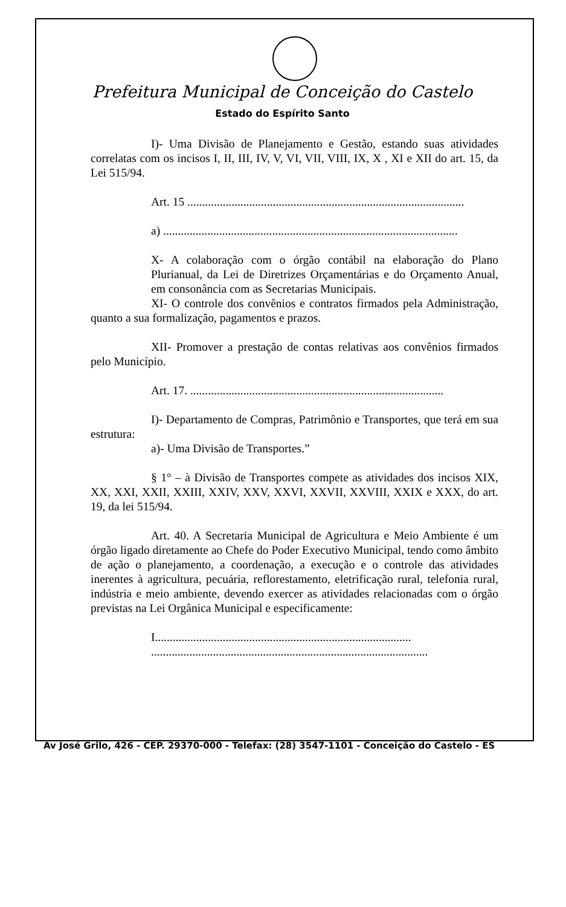Prefeitura Municipal de Conceição do Castelo
Estado do Espírito Santo
I)- Uma Divisão de Planejamento e Gestão, estando suas atividades correlatas com os incisos I, II, III, IV, V, VI, VII, VIII, IX, X , XI e XII do art. 15, da Lei 515/94.
Art. 15 ..............................................................................................
a) ....................................................................................................
X- A colaboração com o órgão contábil na elaboração do Plano Plurianual, da Lei de Diretrizes Orçamentárias e do Orçamento Anual, em consonância com as Secretarias Municipais.
XI- O controle dos convênios e contratos firmados pela Administração, quanto a sua formalização, pagamentos e prazos.
XII- Promover a prestação de contas relativas aos convênios firmados pelo Município.
Art. 17. ......................................................................................
I)- Departamento de Compras, Patrimônio e Transportes, que terá em sua estrutura:
a)- Uma Divisão de Transportes.”
§ 1° – à Divisão de Transportes compete as atividades dos incisos XIX, XX, XXI, XXII, XXIII, XXIV, XXV, XXVI, XXVII, XXVIII, XXIX e XXX, do art. 19, da lei 515/94.
Art. 40. A Secretaria Municipal de Agricultura e Meio Ambiente é um órgão ligado diretamente ao Chefe do Poder Executivo Municipal, tendo como âmbito de ação o planejamento, a coordenação, a execução e o controle das atividades inerentes à agricultura, pecuária, reflorestamento, eletrificação rural, telefonia rural, indústria e meio ambiente, devendo exercer as atividades relacionadas com o órgão previstas na Lei Orgânica Municipal e especificamente:
I.......................................................................................
..............................................................................................
Av José Grilo, 426 - CEP. 29370-000 - Telefax: (28) 3547-1101 - Conceição do Castelo - ES